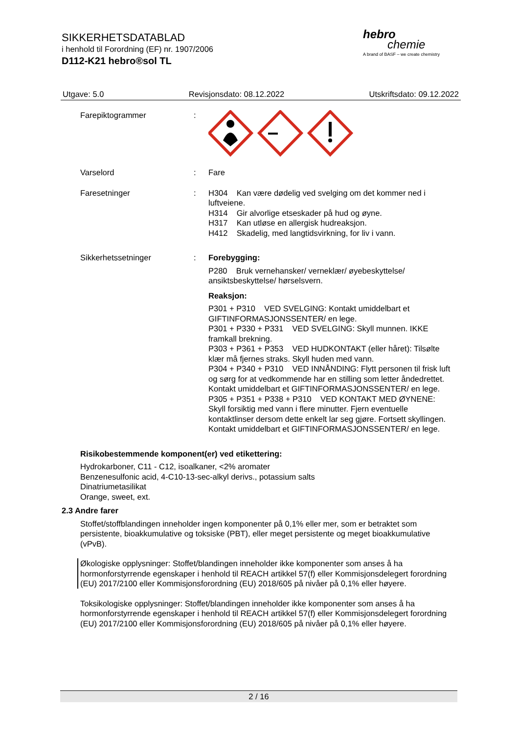SIKKERHETSDATABLAD
i henhold til Forordning (EF) nr. 1907/2006
D112-K21 hebro®sol TL
hebro
chemie
A brand of BASF – we create chemistry
Utgave: 5.0 Revisjonsdato: 08.12.2022 Utskriftsdato: 09.12.2022
Farepiktogrammer :
Varselord : Fare
Faresetninger : H304 Kan være dødelig ved svelging om det kommer ned i luftveiene.
H314 Gir alvorlige etseskader på hud og øyne.
H317 Kan utløse en allergisk hudreaksjon.
H412 Skadelig, med langtidsvirkning, for liv i vann.
Sikkerhetssetninger : Forebygging:
P280 Bruk vernehansker/ verneklær/ øyebeskyttelse/ ansiktsbeskyttelse/ hørselsvern.
Reaksjon:
P301 + P310 VED SVELGING: Kontakt umiddelbart et GIFTINFORMASJONSSENTER/ en lege.
P301 + P330 + P331 VED SVELGING: Skyll munnen. IKKE framkall brekning.
P303 + P361 + P353 VED HUDKONTAKT (eller håret): Tilsølte klær må fjernes straks. Skyll huden med vann.
P304 + P340 + P310 VED INNÅNDING: Flytt personen til frisk luft og sørg for at vedkommende har en stilling som letter åndedrettet. Kontakt umiddelbart et GIFTINFORMASJONSSENTER/ en lege.
P305 + P351 + P338 + P310 VED KONTAKT MED ØYNENE: Skyll forsiktig med vann i flere minutter. Fjern eventuelle kontaktlinser dersom dette enkelt lar seg gjøre. Fortsett skyllingen. Kontakt umiddelbart et GIFTINFORMASJONSSENTER/ en lege.
Risikobestemmende komponent(er) ved etikettering:
Hydrokarboner, C11 - C12, isoalkaner, <2% aromater
Benzenesulfonic acid, 4-C10-13-sec-alkyl derivs., potassium salts
Dinatriumetasilikat
Orange, sweet, ext.
2.3 Andre farer
Stoffet/stoffblandingen inneholder ingen komponenter på 0,1% eller mer, som er betraktet som persistente, bioakkumulative og toksiske (PBT), eller meget persistente og meget bioakkumulative (vPvB).
Økologiske opplysninger: Stoffet/blandingen inneholder ikke komponenter som anses å ha hormonforstyrrende egenskaper i henhold til REACH artikkel 57(f) eller Kommisjonsdelegert forordning (EU) 2017/2100 eller Kommisjonsforordning (EU) 2018/605 på nivåer på 0,1% eller høyere.
Toksikologiske opplysninger: Stoffet/blandingen inneholder ikke komponenter som anses å ha hormonforstyrrende egenskaper i henhold til REACH artikkel 57(f) eller Kommisjonsdelegert forordning (EU) 2017/2100 eller Kommisjonsforordning (EU) 2018/605 på nivåer på 0,1% eller høyere.
2 / 16